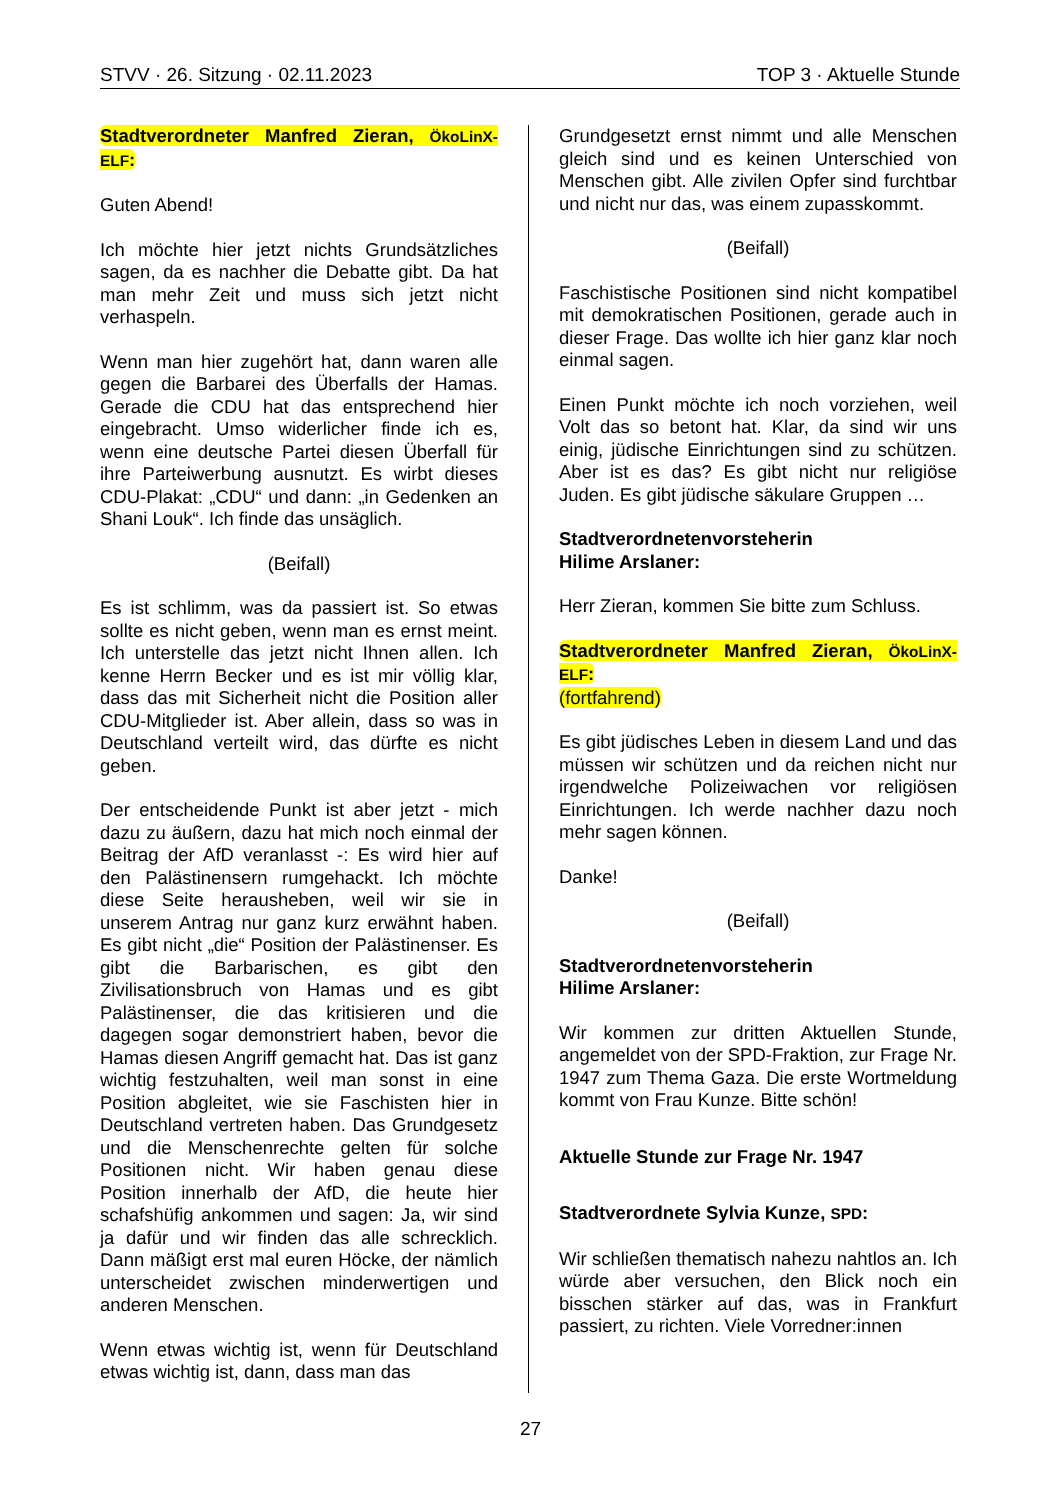STVV · 26. Sitzung · 02.11.2023 TOP 3 · Aktuelle Stunde
Stadtverordneter Manfred Zieran, ÖkoLinX-ELF:
Guten Abend!
Ich möchte hier jetzt nichts Grundsätzliches sagen, da es nachher die Debatte gibt. Da hat man mehr Zeit und muss sich jetzt nicht verhaspeln.
Wenn man hier zugehört hat, dann waren alle gegen die Barbarei des Überfalls der Hamas. Gerade die CDU hat das entsprechend hier eingebracht. Umso widerlicher finde ich es, wenn eine deutsche Partei diesen Überfall für ihre Parteiwerbung ausnutzt. Es wirbt dieses CDU-Plakat: „CDU“ und dann: „in Gedenken an Shani Louk“. Ich finde das unsäglich.
(Beifall)
Es ist schlimm, was da passiert ist. So etwas sollte es nicht geben, wenn man es ernst meint. Ich unterstelle das jetzt nicht Ihnen allen. Ich kenne Herrn Becker und es ist mir völlig klar, dass das mit Sicherheit nicht die Position aller CDU-Mitglieder ist. Aber allein, dass so was in Deutschland verteilt wird, das dürfte es nicht geben.
Der entscheidende Punkt ist aber jetzt - mich dazu zu äußern, dazu hat mich noch einmal der Beitrag der AfD veranlasst -: Es wird hier auf den Palästinensern rumgehackt. Ich möchte diese Seite herausheben, weil wir sie in unserem Antrag nur ganz kurz erwähnt haben. Es gibt nicht „die“ Position der Palästinenser. Es gibt die Barbarischen, es gibt den Zivilisationsbruch von Hamas und es gibt Palästinenser, die das kritisieren und die dagegen sogar demonstriert haben, bevor die Hamas diesen Angriff gemacht hat. Das ist ganz wichtig festzuhalten, weil man sonst in eine Position abgleitet, wie sie Faschisten hier in Deutschland vertreten haben. Das Grundgesetz und die Menschenrechte gelten für solche Positionen nicht. Wir haben genau diese Position innerhalb der AfD, die heute hier schafshüfig ankommen und sagen: Ja, wir sind ja dafür und wir finden das alle schrecklich. Dann mäßigt erst mal euren Höcke, der nämlich unterscheidet zwischen minderwertigen und anderen Menschen.
Wenn etwas wichtig ist, wenn für Deutschland etwas wichtig ist, dann, dass man das
Grundgesetzt ernst nimmt und alle Menschen gleich sind und es keinen Unterschied von Menschen gibt. Alle zivilen Opfer sind furchtbar und nicht nur das, was einem zupasskommt.
(Beifall)
Faschistische Positionen sind nicht kompatibel mit demokratischen Positionen, gerade auch in dieser Frage. Das wollte ich hier ganz klar noch einmal sagen.
Einen Punkt möchte ich noch vorziehen, weil Volt das so betont hat. Klar, da sind wir uns einig, jüdische Einrichtungen sind zu schützen. Aber ist es das? Es gibt nicht nur religiöse Juden. Es gibt jüdische säkulare Gruppen …
Stadtverordnetenvorsteherin
Hilime Arslaner:
Herr Zieran, kommen Sie bitte zum Schluss.
Stadtverordneter Manfred Zieran, ÖkoLinX-ELF:
(fortfahrend)
Es gibt jüdisches Leben in diesem Land und das müssen wir schützen und da reichen nicht nur irgendwelche Polizeiwachen vor religiösen Einrichtungen. Ich werde nachher dazu noch mehr sagen können.
Danke!
(Beifall)
Stadtverordnetenvorsteherin
Hilime Arslaner:
Wir kommen zur dritten Aktuellen Stunde, angemeldet von der SPD-Fraktion, zur Frage Nr. 1947 zum Thema Gaza. Die erste Wortmeldung kommt von Frau Kunze. Bitte schön!
Aktuelle Stunde zur Frage Nr. 1947
Stadtverordnete Sylvia Kunze, SPD:
Wir schließen thematisch nahezu nahtlos an. Ich würde aber versuchen, den Blick noch ein bisschen stärker auf das, was in Frankfurt passiert, zu richten. Viele Vorredner:innen
27